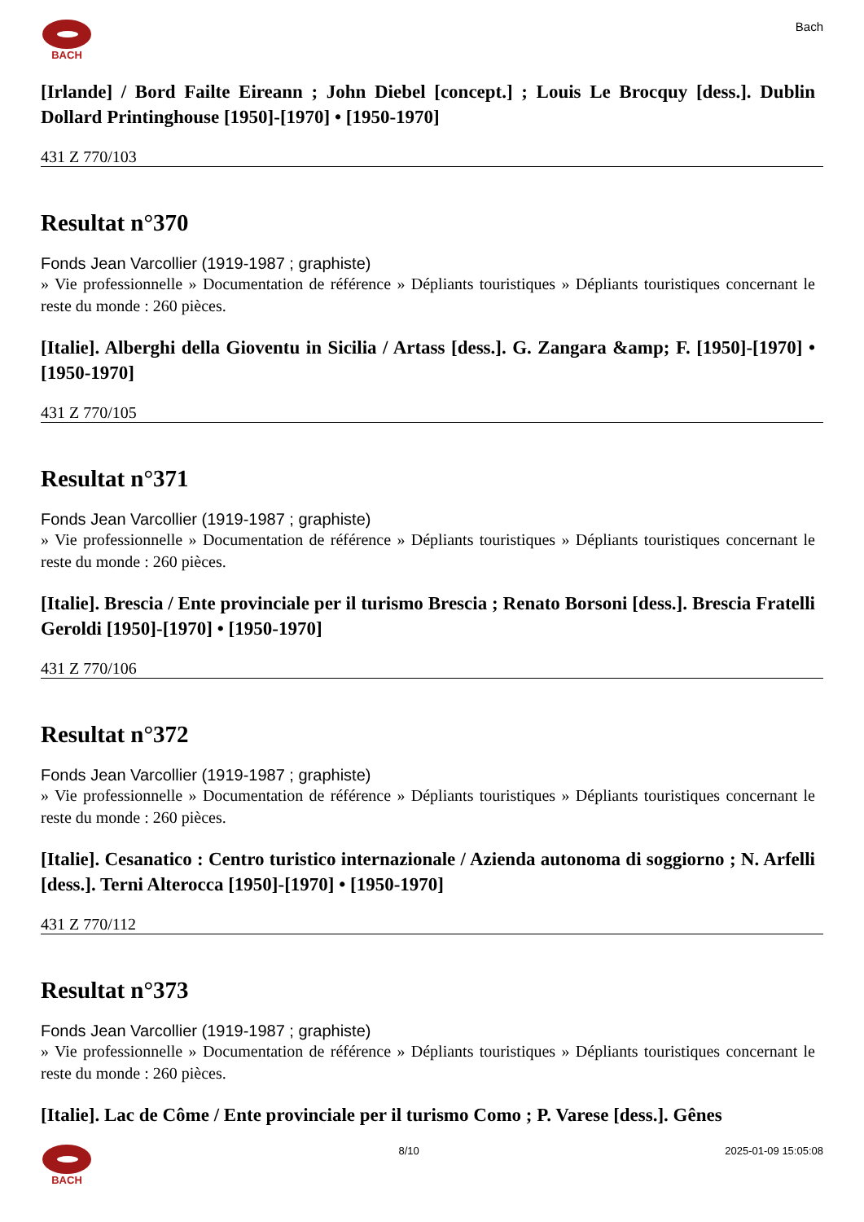BACH
Bach
[Irlande] / Bord Failte Eireann ; John Diebel [concept.] ; Louis Le Brocquy [dess.]. Dublin Dollard Printinghouse [1950]-[1970] • [1950-1970]
431 Z 770/103
Resultat n°370
Fonds Jean Varcollier (1919-1987 ; graphiste)
» Vie professionnelle » Documentation de référence » Dépliants touristiques » Dépliants touristiques concernant le reste du monde : 260 pièces.
[Italie]. Alberghi della Gioventu in Sicilia / Artass [dess.]. G. Zangara &amp; F. [1950]-[1970] • [1950-1970]
431 Z 770/105
Resultat n°371
Fonds Jean Varcollier (1919-1987 ; graphiste)
» Vie professionnelle » Documentation de référence » Dépliants touristiques » Dépliants touristiques concernant le reste du monde : 260 pièces.
[Italie]. Brescia / Ente provinciale per il turismo Brescia ; Renato Borsoni [dess.]. Brescia Fratelli Geroldi [1950]-[1970] • [1950-1970]
431 Z 770/106
Resultat n°372
Fonds Jean Varcollier (1919-1987 ; graphiste)
» Vie professionnelle » Documentation de référence » Dépliants touristiques » Dépliants touristiques concernant le reste du monde : 260 pièces.
[Italie]. Cesanatico : Centro turistico internazionale / Azienda autonoma di soggiorno ; N. Arfelli [dess.]. Terni Alterocca [1950]-[1970] • [1950-1970]
431 Z 770/112
Resultat n°373
Fonds Jean Varcollier (1919-1987 ; graphiste)
» Vie professionnelle » Documentation de référence » Dépliants touristiques » Dépliants touristiques concernant le reste du monde : 260 pièces.
[Italie]. Lac de Côme / Ente provinciale per il turismo Como ; P. Varese [dess.]. Gênes
BACH 8/10 2025-01-09 15:05:08